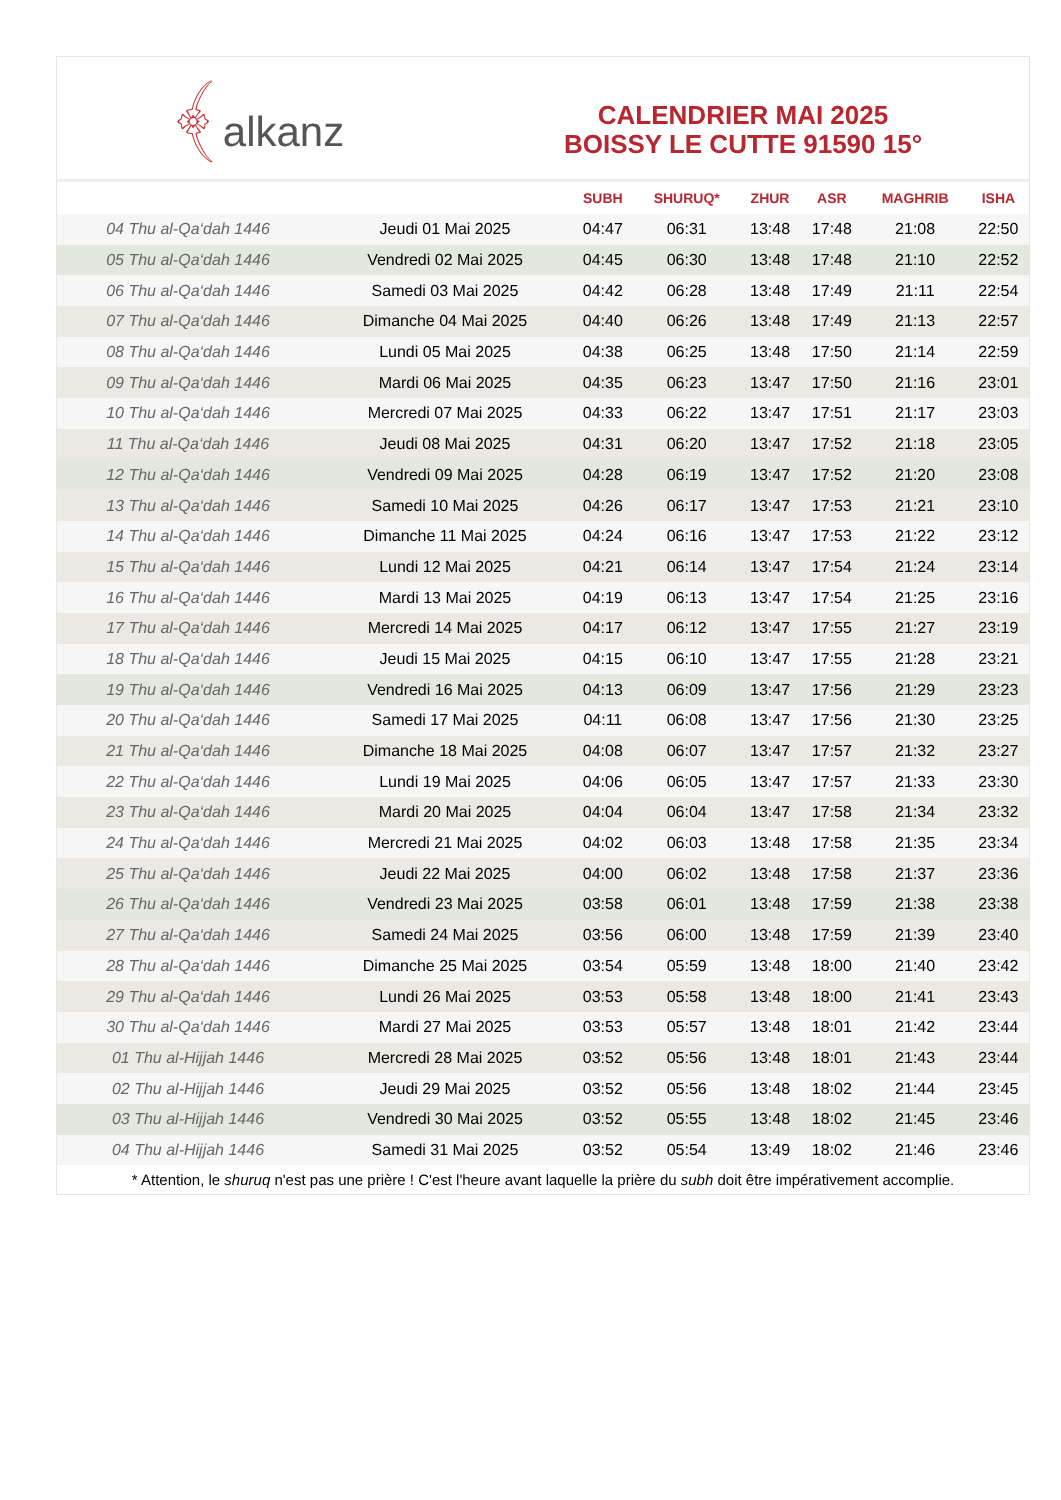﴾alkanz
CALENDRIER MAI 2025
BOISSY LE CUTTE 91590 15°
| | | SUBH | SHURUQ* | ZHUR | ASR | MAGHRIB | ISHA |
| --- | --- | --- | --- | --- | --- | --- | --- |
| 04 Thu al-Qa‘dah 1446 | Jeudi 01 Mai 2025 | 04:47 | 06:31 | 13:48 | 17:48 | 21:08 | 22:50 |
| 05 Thu al-Qa‘dah 1446 | Vendredi 02 Mai 2025 | 04:45 | 06:30 | 13:48 | 17:48 | 21:10 | 22:52 |
| 06 Thu al-Qa‘dah 1446 | Samedi 03 Mai 2025 | 04:42 | 06:28 | 13:48 | 17:49 | 21:11 | 22:54 |
| 07 Thu al-Qa‘dah 1446 | Dimanche 04 Mai 2025 | 04:40 | 06:26 | 13:48 | 17:49 | 21:13 | 22:57 |
| 08 Thu al-Qa‘dah 1446 | Lundi 05 Mai 2025 | 04:38 | 06:25 | 13:48 | 17:50 | 21:14 | 22:59 |
| 09 Thu al-Qa‘dah 1446 | Mardi 06 Mai 2025 | 04:35 | 06:23 | 13:47 | 17:50 | 21:16 | 23:01 |
| 10 Thu al-Qa‘dah 1446 | Mercredi 07 Mai 2025 | 04:33 | 06:22 | 13:47 | 17:51 | 21:17 | 23:03 |
| 11 Thu al-Qa‘dah 1446 | Jeudi 08 Mai 2025 | 04:31 | 06:20 | 13:47 | 17:52 | 21:18 | 23:05 |
| 12 Thu al-Qa‘dah 1446 | Vendredi 09 Mai 2025 | 04:28 | 06:19 | 13:47 | 17:52 | 21:20 | 23:08 |
| 13 Thu al-Qa‘dah 1446 | Samedi 10 Mai 2025 | 04:26 | 06:17 | 13:47 | 17:53 | 21:21 | 23:10 |
| 14 Thu al-Qa‘dah 1446 | Dimanche 11 Mai 2025 | 04:24 | 06:16 | 13:47 | 17:53 | 21:22 | 23:12 |
| 15 Thu al-Qa‘dah 1446 | Lundi 12 Mai 2025 | 04:21 | 06:14 | 13:47 | 17:54 | 21:24 | 23:14 |
| 16 Thu al-Qa‘dah 1446 | Mardi 13 Mai 2025 | 04:19 | 06:13 | 13:47 | 17:54 | 21:25 | 23:16 |
| 17 Thu al-Qa‘dah 1446 | Mercredi 14 Mai 2025 | 04:17 | 06:12 | 13:47 | 17:55 | 21:27 | 23:19 |
| 18 Thu al-Qa‘dah 1446 | Jeudi 15 Mai 2025 | 04:15 | 06:10 | 13:47 | 17:55 | 21:28 | 23:21 |
| 19 Thu al-Qa‘dah 1446 | Vendredi 16 Mai 2025 | 04:13 | 06:09 | 13:47 | 17:56 | 21:29 | 23:23 |
| 20 Thu al-Qa‘dah 1446 | Samedi 17 Mai 2025 | 04:11 | 06:08 | 13:47 | 17:56 | 21:30 | 23:25 |
| 21 Thu al-Qa‘dah 1446 | Dimanche 18 Mai 2025 | 04:08 | 06:07 | 13:47 | 17:57 | 21:32 | 23:27 |
| 22 Thu al-Qa‘dah 1446 | Lundi 19 Mai 2025 | 04:06 | 06:05 | 13:47 | 17:57 | 21:33 | 23:30 |
| 23 Thu al-Qa‘dah 1446 | Mardi 20 Mai 2025 | 04:04 | 06:04 | 13:47 | 17:58 | 21:34 | 23:32 |
| 24 Thu al-Qa‘dah 1446 | Mercredi 21 Mai 2025 | 04:02 | 06:03 | 13:48 | 17:58 | 21:35 | 23:34 |
| 25 Thu al-Qa‘dah 1446 | Jeudi 22 Mai 2025 | 04:00 | 06:02 | 13:48 | 17:58 | 21:37 | 23:36 |
| 26 Thu al-Qa‘dah 1446 | Vendredi 23 Mai 2025 | 03:58 | 06:01 | 13:48 | 17:59 | 21:38 | 23:38 |
| 27 Thu al-Qa‘dah 1446 | Samedi 24 Mai 2025 | 03:56 | 06:00 | 13:48 | 17:59 | 21:39 | 23:40 |
| 28 Thu al-Qa‘dah 1446 | Dimanche 25 Mai 2025 | 03:54 | 05:59 | 13:48 | 18:00 | 21:40 | 23:42 |
| 29 Thu al-Qa‘dah 1446 | Lundi 26 Mai 2025 | 03:53 | 05:58 | 13:48 | 18:00 | 21:41 | 23:43 |
| 30 Thu al-Qa‘dah 1446 | Mardi 27 Mai 2025 | 03:53 | 05:57 | 13:48 | 18:01 | 21:42 | 23:44 |
| 01 Thu al-Hijjah 1446 | Mercredi 28 Mai 2025 | 03:52 | 05:56 | 13:48 | 18:01 | 21:43 | 23:44 |
| 02 Thu al-Hijjah 1446 | Jeudi 29 Mai 2025 | 03:52 | 05:56 | 13:48 | 18:02 | 21:44 | 23:45 |
| 03 Thu al-Hijjah 1446 | Vendredi 30 Mai 2025 | 03:52 | 05:55 | 13:48 | 18:02 | 21:45 | 23:46 |
| 04 Thu al-Hijjah 1446 | Samedi 31 Mai 2025 | 03:52 | 05:54 | 13:49 | 18:02 | 21:46 | 23:46 |
* Attention, le shuruq n'est pas une prière ! C'est l'heure avant laquelle la prière du subh doit être impérativement accomplie.